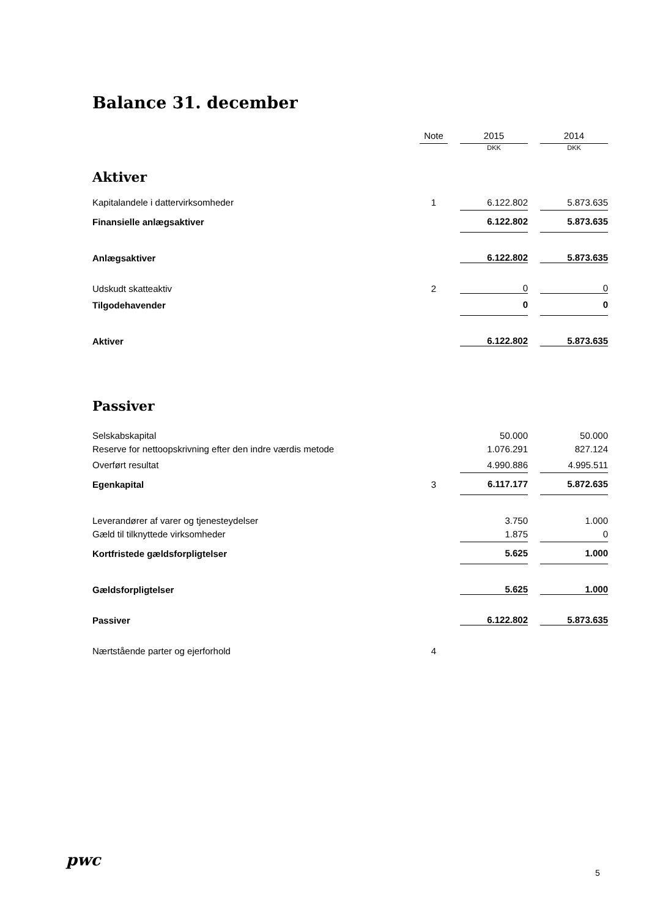Balance 31. december
| | | Note | | 2015 | | 2014 |
| | | | | DKK | | DKK |
| Aktiver | | | | | | |
| Kapitalandele i dattervirksomheder | | 1 | | 6.122.802 | | 5.873.635 |
| Finansielle anlægsaktiver | | | | 6.122.802 | | 5.873.635 |
| Anlægsaktiver | | | | 6.122.802 | | 5.873.635 |
| Udskudt skatteaktiv | | 2 | | 0 | | 0 |
| Tilgodehavender | | | | 0 | | 0 |
| Aktiver | | | | 6.122.802 | | 5.873.635 |
| Passiver | | | | | | |
| Selskabskapital | | | | 50.000 | | 50.000 |
| Reserve for nettoopskrivning efter den indre værdis metode | | | | 1.076.291 | | 827.124 |
| Overført resultat | | | | 4.990.886 | | 4.995.511 |
| Egenkapital | | 3 | | 6.117.177 | | 5.872.635 |
| Leverandører af varer og tjenesteydelser | | | | 3.750 | | 1.000 |
| Gæld til tilknyttede virksomheder | | | | 1.875 | | 0 |
| Kortfristede gældsforpligtelser | | | | 5.625 | | 1.000 |
| Gældsforpligtelser | | | | 5.625 | | 1.000 |
| Passiver | | | | 6.122.802 | | 5.873.635 |
| Nærtstående parter og ejerforhold | | 4 | | | | |
pwc
5